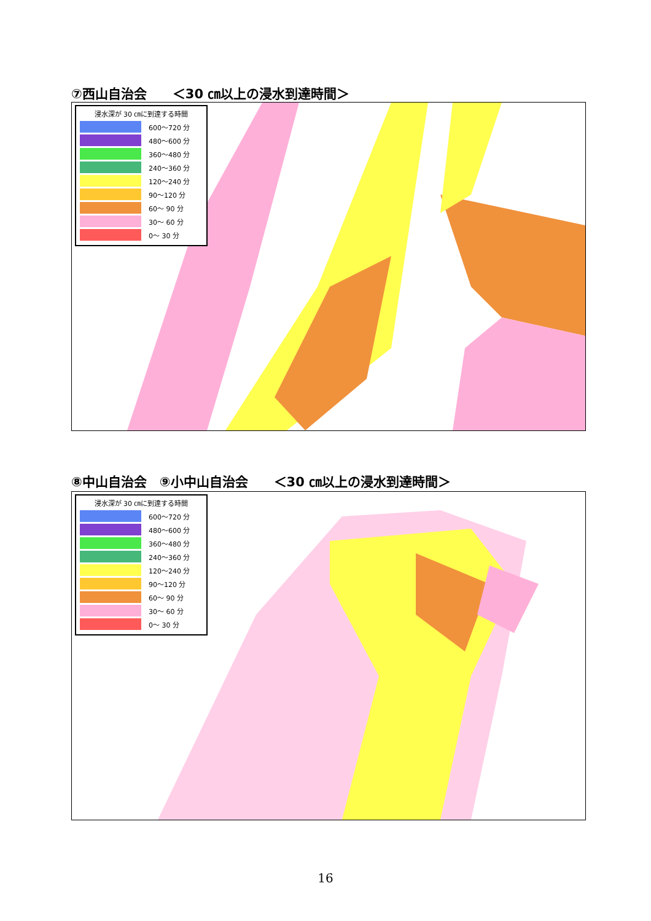⑦西山自治会　　＜30 ㎝以上の浸水到達時間＞
浸水深が 30 ㎝に到達する時間
600～720 分
480～600 分
360～480 分
240～360 分
120～240 分
90～120 分
60～ 90 分
30～ 60 分
0～ 30 分
⑧中山自治会　⑨小中山自治会　　＜30 ㎝以上の浸水到達時間＞
浸水深が 30 ㎝に到達する時間
600～720 分
480～600 分
360～480 分
240～360 分
120～240 分
90～120 分
60～ 90 分
30～ 60 分
0～ 30 分
16